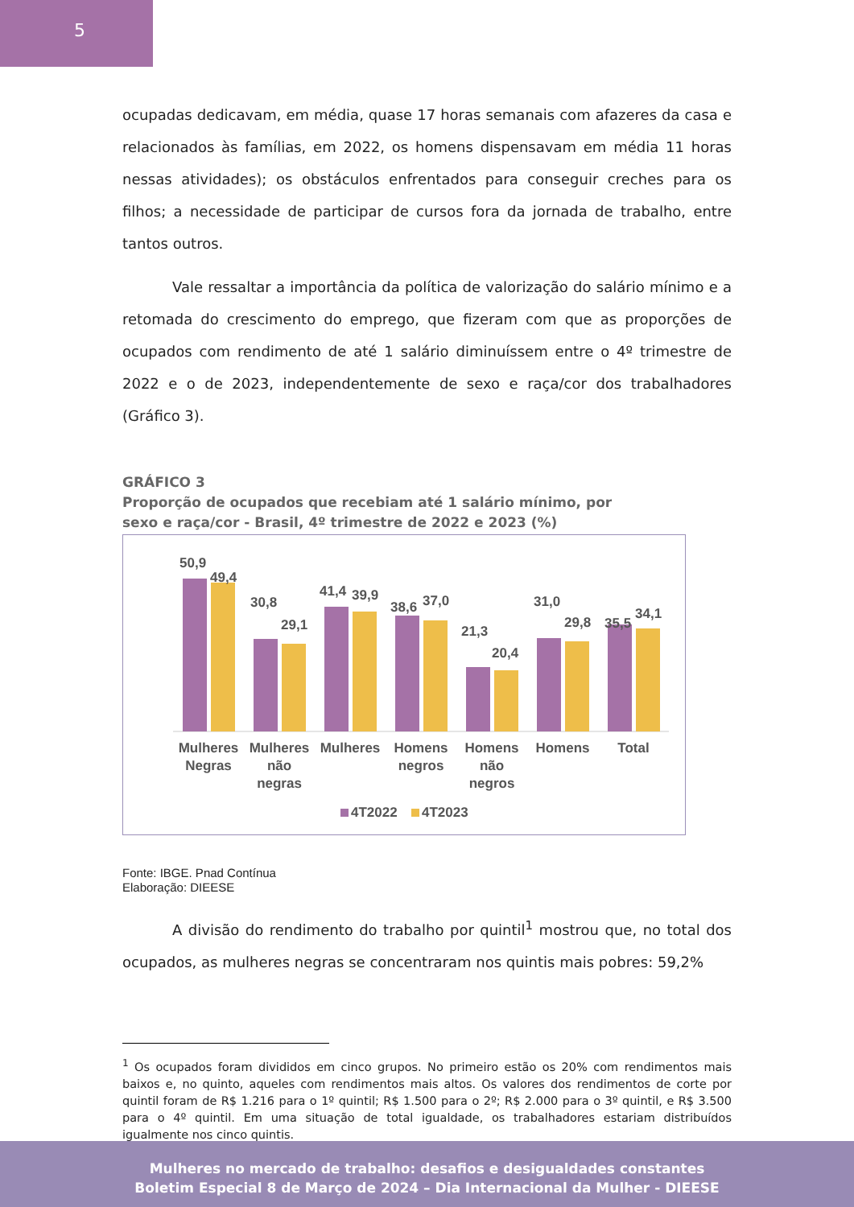5
ocupadas dedicavam, em média, quase 17 horas semanais com afazeres da casa e relacionados às famílias, em 2022, os homens dispensavam em média 11 horas nessas atividades); os obstáculos enfrentados para conseguir creches para os filhos; a necessidade de participar de cursos fora da jornada de trabalho, entre tantos outros.
Vale ressaltar a importância da política de valorização do salário mínimo e a retomada do crescimento do emprego, que fizeram com que as proporções de ocupados com rendimento de até 1 salário diminuíssem entre o 4º trimestre de 2022 e o de 2023, independentemente de sexo e raça/cor dos trabalhadores (Gráfico 3).
GRÁFICO 3
Proporção de ocupados que recebiam até 1 salário mínimo, por
sexo e raça/cor - Brasil, 4º trimestre de 2022 e 2023 (%)
50,9
49,4
30,8
29,1
41,4
39,9
38,6
37,0
21,3
20,4
31,0
29,8
35,5
34,1
Mulheres
Negras
Mulheres
não
negras
Mulheres
Homens
negros
Homens
não
negros
Homens
Total
4T2022
4T2023
Fonte: IBGE. Pnad Contínua
Elaboração: DIEESE
A divisão do rendimento do trabalho por quintil<sup>1</sup> mostrou que, no total dos ocupados, as mulheres negras se concentraram nos quintis mais pobres: 59,2%
<sup>1</sup> Os ocupados foram divididos em cinco grupos. No primeiro estão os 20% com rendimentos mais baixos e, no quinto, aqueles com rendimentos mais altos. Os valores dos rendimentos de corte por quintil foram de R$ 1.216 para o 1º quintil; R$ 1.500 para o 2º; R$ 2.000 para o 3º quintil, e R$ 3.500 para o 4º quintil. Em uma situação de total igualdade, os trabalhadores estariam distribuídos igualmente nos cinco quintis.
Mulheres no mercado de trabalho: desafios e desigualdades constantes
Boletim Especial 8 de Março de 2024 – Dia Internacional da Mulher - DIEESE